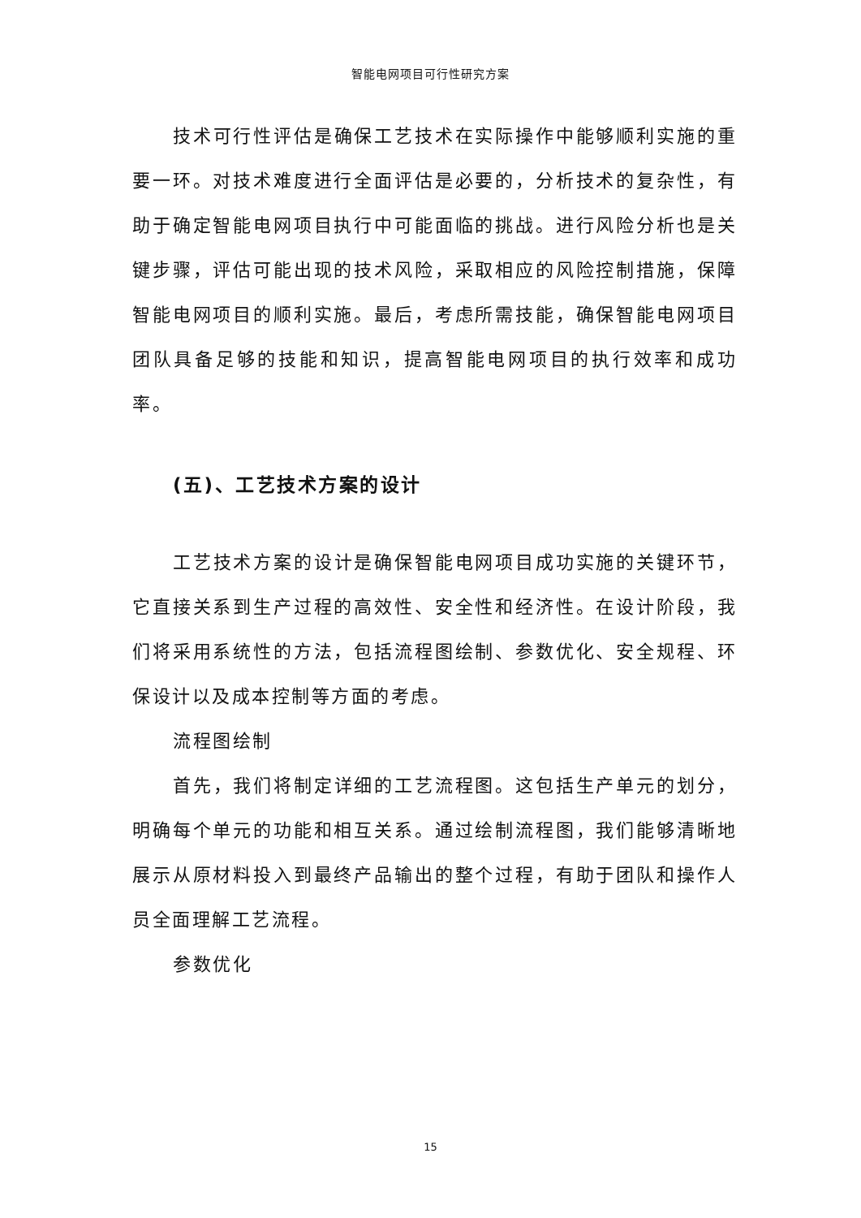智能电网项目可行性研究方案
技术可行性评估是确保工艺技术在实际操作中能够顺利实施的重要一环。对技术难度进行全面评估是必要的，分析技术的复杂性，有助于确定智能电网项目执行中可能面临的挑战。进行风险分析也是关键步骤，评估可能出现的技术风险，采取相应的风险控制措施，保障智能电网项目的顺利实施。最后，考虑所需技能，确保智能电网项目团队具备足够的技能和知识，提高智能电网项目的执行效率和成功率。
(五)、工艺技术方案的设计
工艺技术方案的设计是确保智能电网项目成功实施的关键环节，它直接关系到生产过程的高效性、安全性和经济性。在设计阶段，我们将采用系统性的方法，包括流程图绘制、参数优化、安全规程、环保设计以及成本控制等方面的考虑。
流程图绘制
首先，我们将制定详细的工艺流程图。这包括生产单元的划分，明确每个单元的功能和相互关系。通过绘制流程图，我们能够清晰地展示从原材料投入到最终产品输出的整个过程，有助于团队和操作人员全面理解工艺流程。
参数优化
15